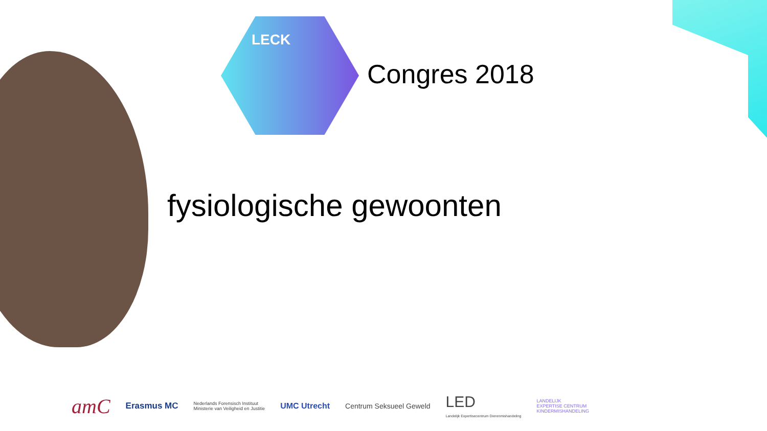LECK
Congres 2018
fysiologische gewoonten
amC
Erasmus MC
Nederlands Forensisch Instituut
Ministerie van Veiligheid en Justitie
UMC Utrecht Centrum Seksueel Geweld
LED
Landelijk Expertisecentrum Dierenmishandeling
LANDELIJK
EXPERTISE CENTRUM
KINDERMISHANDELING